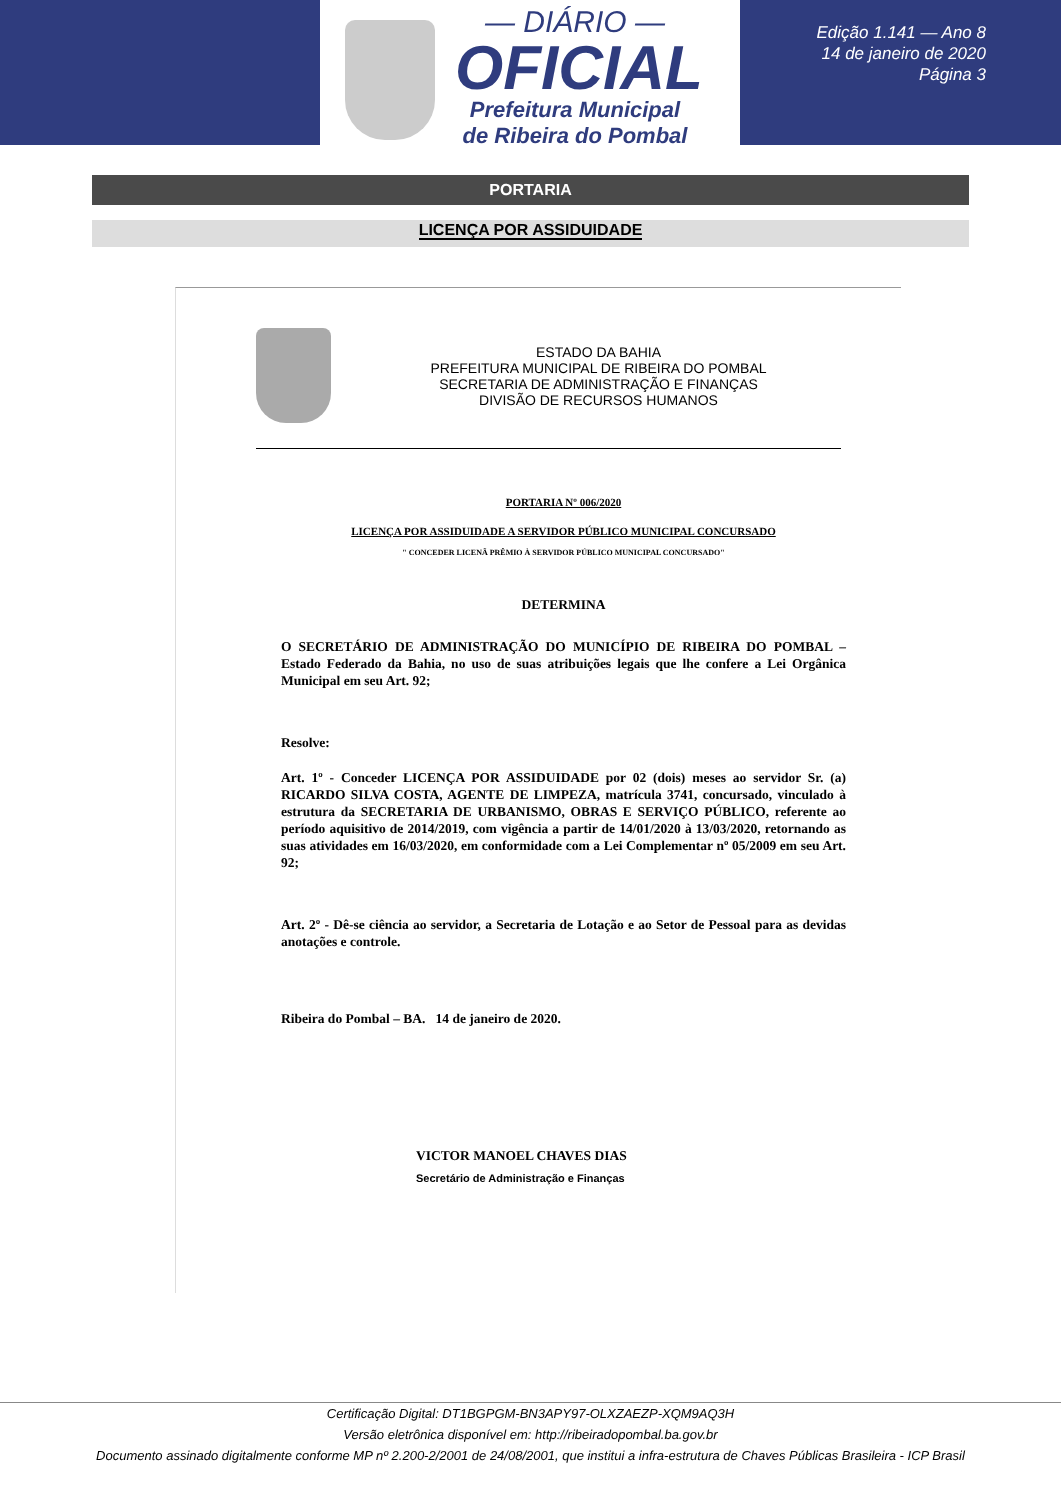— DIÁRIO —
OFICIAL
Prefeitura Municipal
de Ribeira do Pombal
Edição 1.141 — Ano 8
14 de janeiro de 2020
Página 3
PORTARIA
LICENÇA POR ASSIDUIDADE
ESTADO DA BAHIA
PREFEITURA MUNICIPAL DE RIBEIRA DO POMBAL
SECRETARIA DE ADMINISTRAÇÃO E FINANÇAS
DIVISÃO DE RECURSOS HUMANOS
PORTARIA Nº 006/2020
LICENÇA POR ASSIDUIDADE A SERVIDOR PÚBLICO MUNICIPAL CONCURSADO
" CONCEDER LICENÃ PRÊMIO À SERVIDOR PÚBLICO MUNICIPAL CONCURSADO"
DETERMINA
O SECRETÁRIO DE ADMINISTRAÇÃO DO MUNICÍPIO DE RIBEIRA DO POMBAL – Estado Federado da Bahia, no uso de suas atribuições legais que lhe confere a Lei Orgânica Municipal em seu Art. 92;
Resolve:
Art. 1º - Conceder LICENÇA POR ASSIDUIDADE por 02 (dois) meses ao servidor Sr. (a) RICARDO SILVA COSTA, AGENTE DE LIMPEZA, matrícula 3741, concursado, vinculado à estrutura da SECRETARIA DE URBANISMO, OBRAS E SERVIÇO PÚBLICO, referente ao período aquisitivo de 2014/2019, com vigência a partir de 14/01/2020 à 13/03/2020, retornando as suas atividades em 16/03/2020, em conformidade com a Lei Complementar nº 05/2009 em seu Art. 92;
Art. 2º - Dê-se ciência ao servidor, a Secretaria de Lotação e ao Setor de Pessoal para as devidas anotações e controle.
Ribeira do Pombal – BA. 14 de janeiro de 2020.
VICTOR MANOEL CHAVES DIAS
Secretário de Administração e Finanças
Certificação Digital: DT1BGPGM-BN3APY97-OLXZAEZP-XQM9AQ3H
Versão eletrônica disponível em: http://ribeiradopombal.ba.gov.br
Documento assinado digitalmente conforme MP nº 2.200-2/2001 de 24/08/2001, que institui a infra-estrutura de Chaves Públicas Brasileira - ICP Brasil